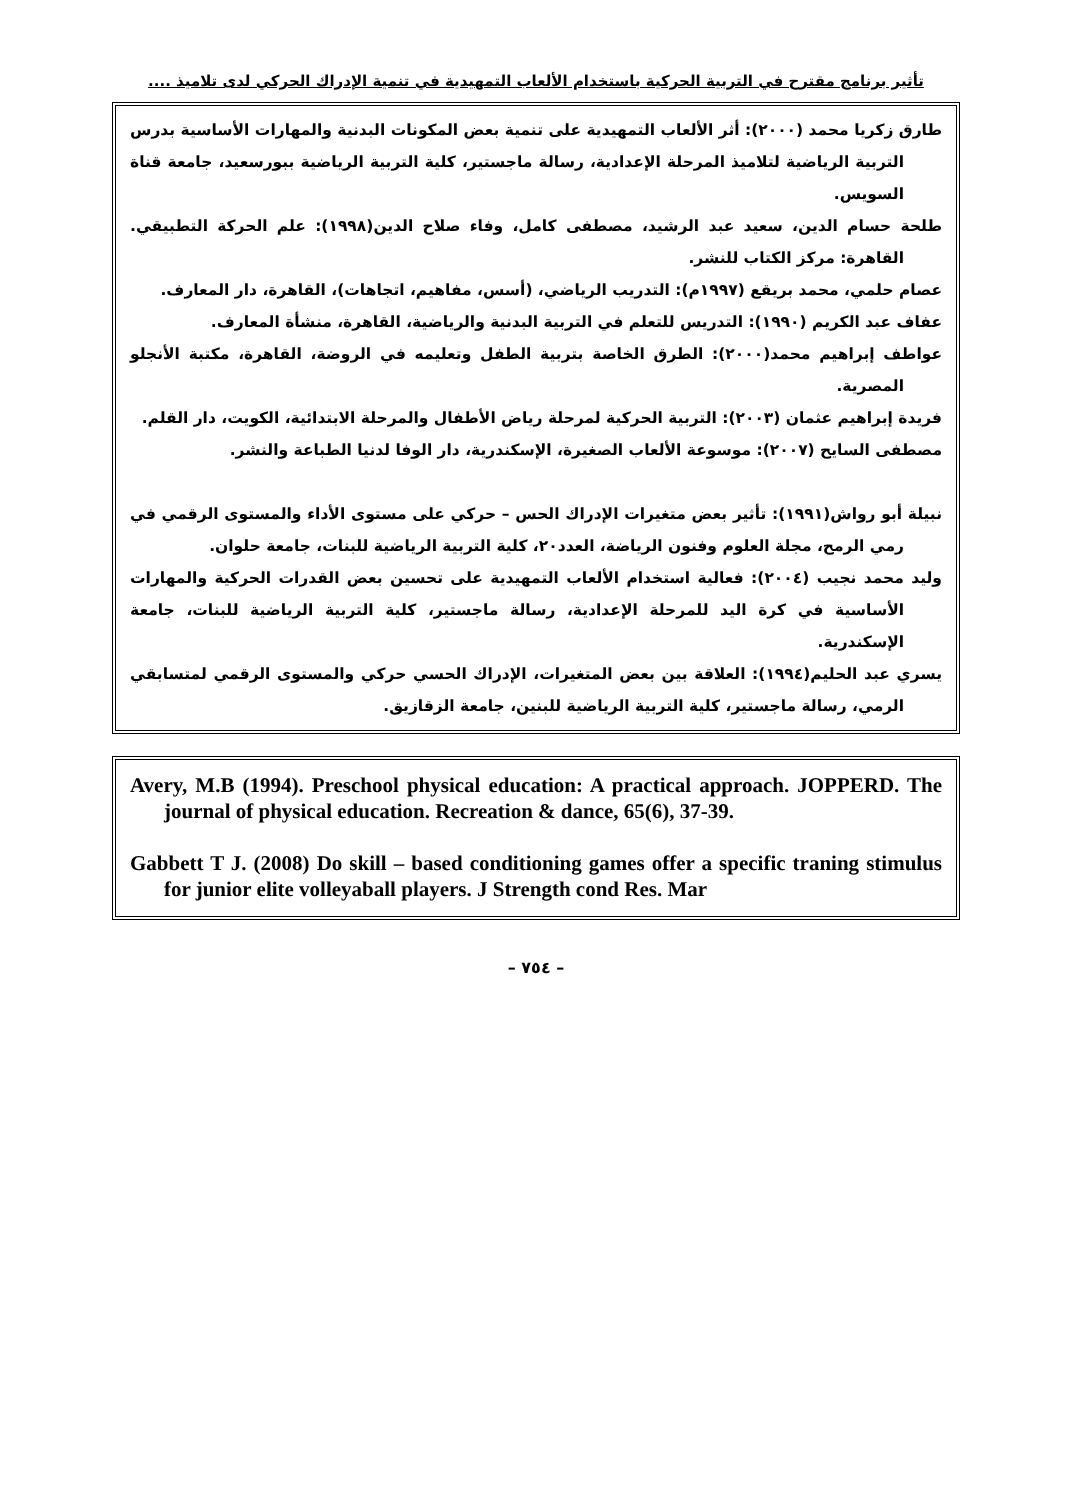تأثير برنامج مقترح في التربية الحركية باستخدام الألعاب التمهيدية في تنمية الإدراك الحركي لدى تلاميذ ....
طارق زكريا محمد (٢٠٠٠): أثر الألعاب التمهيدية على تنمية بعض المكونات البدنية والمهارات الأساسية بدرس التربية الرياضية لتلاميذ المرحلة الإعدادية، رسالة ماجستير، كلية التربية الرياضية ببورسعيد، جامعة قناة السويس.
طلحة حسام الدين، سعيد عبد الرشيد، مصطفى كامل، وفاء صلاح الدين(١٩٩٨): علم الحركة التطبيقي. القاهرة: مركز الكتاب للنشر.
عصام حلمي، محمد بريقع (١٩٩٧م): التدريب الرياضي، (أسس، مفاهيم، اتجاهات)، القاهرة، دار المعارف.
عفاف عبد الكريم (١٩٩٠): التدريس للتعلم في التربية البدنية والرياضية، القاهرة، منشأة المعارف.
عواطف إبراهيم محمد(٢٠٠٠): الطرق الخاصة بتربية الطفل وتعليمه في الروضة، القاهرة، مكتبة الأنجلو المصرية.
فريدة إبراهيم عثمان (٢٠٠٣): التربية الحركية لمرحلة رياض الأطفال والمرحلة الابتدائية، الكويت، دار القلم.
مصطفى السايح (٢٠٠٧): موسوعة الألعاب الصغيرة، الإسكندرية، دار الوفا لدنيا الطباعة والنشر.
نبيلة أبو رواش(١٩٩١): تأثير بعض متغيرات الإدراك الحس – حركي على مستوى الأداء والمستوى الرقمي في رمي الرمح، مجلة العلوم وفنون الرياضة، العدد٢٠، كلية التربية الرياضية للبنات، جامعة حلوان.
وليد محمد نجيب (٢٠٠٤): فعالية استخدام الألعاب التمهيدية على تحسين بعض القدرات الحركية والمهارات الأساسية في كرة اليد للمرحلة الإعدادية، رسالة ماجستير، كلية التربية الرياضية للبنات، جامعة الإسكندرية.
يسري عبد الحليم(١٩٩٤): العلاقة بين بعض المتغيرات، الإدراك الحسي حركي والمستوى الرقمي لمتسابقي الرمي، رسالة ماجستير، كلية التربية الرياضية للبنين، جامعة الزقازيق.
Avery, M.B (1994). Preschool physical education: A practical approach. JOPPERD. The journal of physical education. Recreation & dance, 65(6), 37-39.
Gabbett T J. (2008) Do skill – based conditioning games offer a specific traning stimulus for junior elite volleyaball players. J Strength cond Res. Mar
– ٧٥٤ –